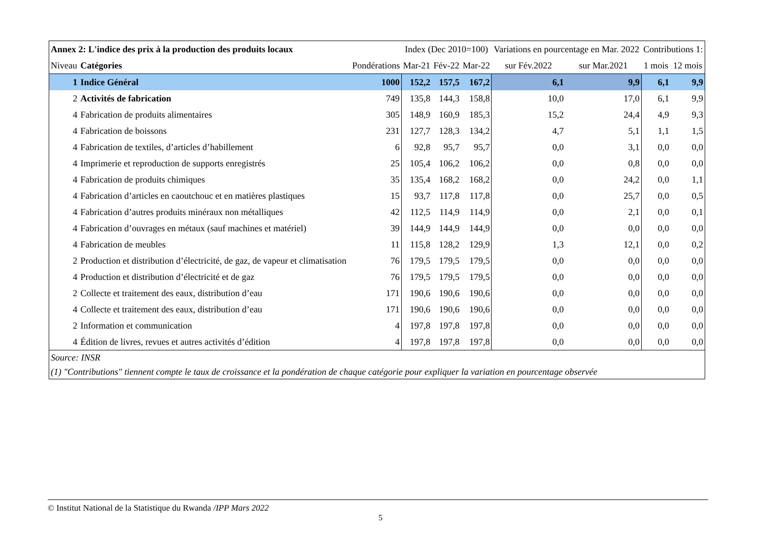| Annex 2: L'indice des prix à la production des produits locaux | | | Index (Dec 2010=100) | | | Variations en pourcentage en Mar. 2022 | | Contributions 1: | |
| --- | --- | --- | --- | --- | --- | --- | --- | --- | --- |
| Niveau | Catégories | Pondérations | Mar-21 | Fév-22 | Mar-22 | sur Fév.2022 | sur Mar.2021 | 1 mois | 12 mois |
| 1 | Indice Général | 1000 | 152,2 | 157,5 | 167,2 | 6,1 | 9,9 | 6,1 | 9,9 |
| 2 | Activités de fabrication | 749 | 135,8 | 144,3 | 158,8 | 10,0 | 17,0 | 6,1 | 9,9 |
| 4 | Fabrication de produits alimentaires | 305 | 148,9 | 160,9 | 185,3 | 15,2 | 24,4 | 4,9 | 9,3 |
| 4 | Fabrication de boissons | 231 | 127,7 | 128,3 | 134,2 | 4,7 | 5,1 | 1,1 | 1,5 |
| 4 | Fabrication de textiles, d’articles d’habillement | 6 | 92,8 | 95,7 | 95,7 | 0,0 | 3,1 | 0,0 | 0,0 |
| 4 | Imprimerie et reproduction de supports enregistrés | 25 | 105,4 | 106,2 | 106,2 | 0,0 | 0,8 | 0,0 | 0,0 |
| 4 | Fabrication de produits chimiques | 35 | 135,4 | 168,2 | 168,2 | 0,0 | 24,2 | 0,0 | 1,1 |
| 4 | Fabrication d’articles en caoutchouc et en matières plastiques | 15 | 93,7 | 117,8 | 117,8 | 0,0 | 25,7 | 0,0 | 0,5 |
| 4 | Fabrication d’autres produits minéraux non métalliques | 42 | 112,5 | 114,9 | 114,9 | 0,0 | 2,1 | 0,0 | 0,1 |
| 4 | Fabrication d’ouvrages en métaux (sauf machines et matériel) | 39 | 144,9 | 144,9 | 144,9 | 0,0 | 0,0 | 0,0 | 0,0 |
| 4 | Fabrication de meubles | 11 | 115,8 | 128,2 | 129,9 | 1,3 | 12,1 | 0,0 | 0,2 |
| 2 | Production et distribution d’électricité, de gaz, de vapeur et climatisation | 76 | 179,5 | 179,5 | 179,5 | 0,0 | 0,0 | 0,0 | 0,0 |
| 4 | Production et distribution d’électricité et de gaz | 76 | 179,5 | 179,5 | 179,5 | 0,0 | 0,0 | 0,0 | 0,0 |
| 2 | Collecte et traitement des eaux, distribution d’eau | 171 | 190,6 | 190,6 | 190,6 | 0,0 | 0,0 | 0,0 | 0,0 |
| 4 | Collecte et traitement des eaux, distribution d’eau | 171 | 190,6 | 190,6 | 190,6 | 0,0 | 0,0 | 0,0 | 0,0 |
| 2 | Information et communication | 4 | 197,8 | 197,8 | 197,8 | 0,0 | 0,0 | 0,0 | 0,0 |
| 4 | Édition de livres, revues et autres activités d’édition | 4 | 197,8 | 197,8 | 197,8 | 0,0 | 0,0 | 0,0 | 0,0 |
| Source: INSR | | | | | | | | | |
| (1) "Contributions" tiennent compte le taux de croissance et la pondération de chaque catégorie pour expliquer la variation en pourcentage observée | | | | | | | | | |
© Institut National de la Statistique du Rwanda /IPP Mars 2022
5